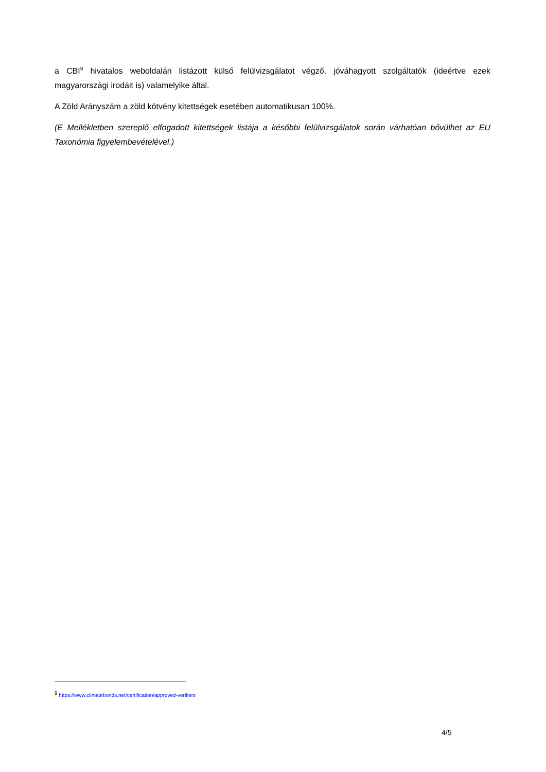a CBI<sup>9</sup> hivatalos weboldalán listázott külső felülvizsgálatot végző, jóváhagyott szolgáltatók (ideértve ezek magyarországi irodáit is) valamelyike által.
A Zöld Arányszám a zöld kötvény kitettségek esetében automatikusan 100%.
(E Mellékletben szereplő elfogadott kitettségek listája a későbbi felülvizsgálatok során várhatóan bővülhet az EU Taxonómia figyelembevételével.)
<sup>9</sup> https://www.climatebonds.net/certification/approved-verifiers
4/5